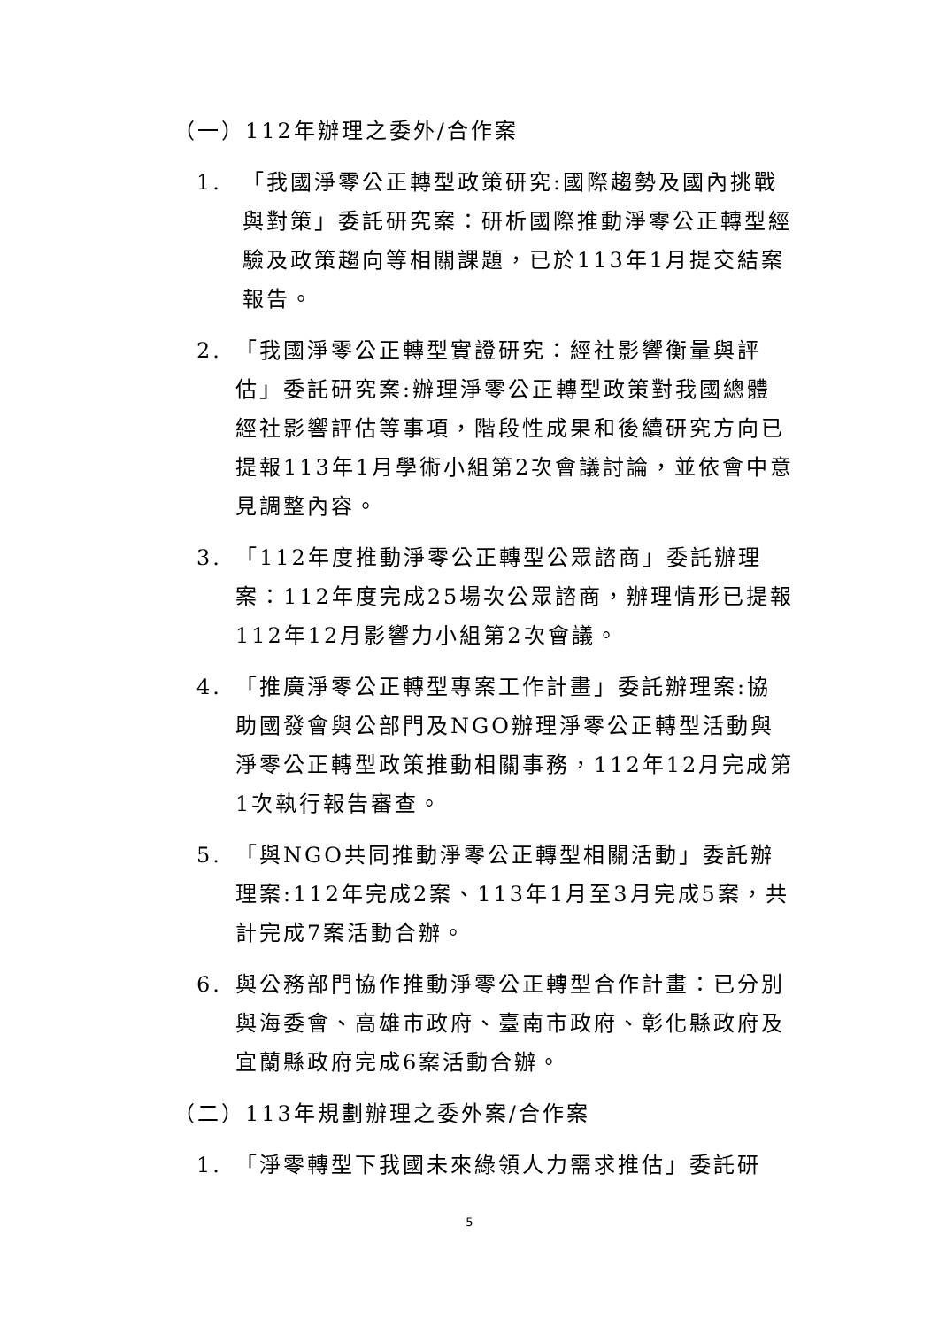（一）112年辦理之委外/合作案
1. 「我國淨零公正轉型政策研究:國際趨勢及國內挑戰與對策」委託研究案：研析國際推動淨零公正轉型經驗及政策趨向等相關課題，已於113年1月提交結案報告。
2. 「我國淨零公正轉型實證研究：經社影響衡量與評估」委託研究案:辦理淨零公正轉型政策對我國總體經社影響評估等事項，階段性成果和後續研究方向已提報113年1月學術小組第2次會議討論，並依會中意見調整內容。
3. 「112年度推動淨零公正轉型公眾諮商」委託辦理案：112年度完成25場次公眾諮商，辦理情形已提報112年12月影響力小組第2次會議。
4. 「推廣淨零公正轉型專案工作計畫」委託辦理案:協助國發會與公部門及NGO辦理淨零公正轉型活動與淨零公正轉型政策推動相關事務，112年12月完成第1次執行報告審查。
5. 「與NGO共同推動淨零公正轉型相關活動」委託辦理案:112年完成2案、113年1月至3月完成5案，共計完成7案活動合辦。
6. 與公務部門協作推動淨零公正轉型合作計畫：已分別與海委會、高雄市政府、臺南市政府、彰化縣政府及宜蘭縣政府完成6案活動合辦。
（二）113年規劃辦理之委外案/合作案
1. 「淨零轉型下我國未來綠領人力需求推估」委託研
5